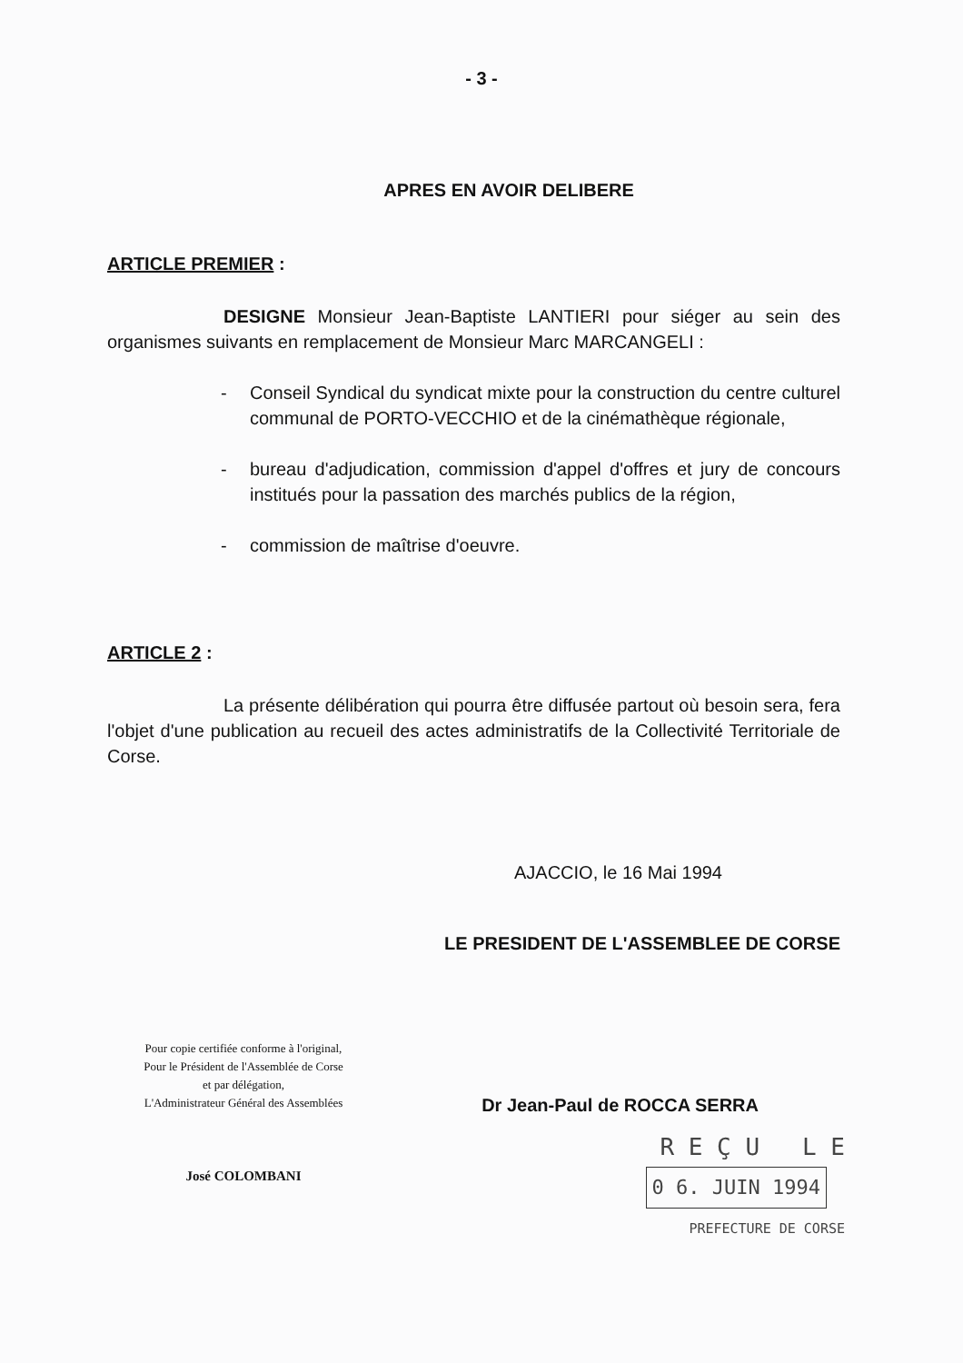- 3 -
APRES EN AVOIR DELIBERE
ARTICLE PREMIER :
DESIGNE Monsieur Jean-Baptiste LANTIERI pour siéger au sein des organismes suivants en remplacement de Monsieur Marc MARCANGELI :
- Conseil Syndical du syndicat mixte pour la construction du centre culturel communal de PORTO-VECCHIO et de la cinémathèque régionale,
- bureau d'adjudication, commission d'appel d'offres et jury de concours institués pour la passation des marchés publics de la région,
- commission de maîtrise d'oeuvre.
ARTICLE 2 :
La présente délibération qui pourra être diffusée partout où besoin sera, fera l'objet d'une publication au recueil des actes administratifs de la Collectivité Territoriale de Corse.
AJACCIO, le 16 Mai 1994
Pour copie certifiée conforme à l'original,
Pour le Président de l'Assemblée de Corse
et par délégation,
L'Administrateur Général des Assemblées
José COLOMBANI
LE PRESIDENT DE L'ASSEMBLEE DE CORSE
Dr Jean-Paul de ROCCA SERRA
R E Ç U L E
0 6. JUIN 1994
PREFECTURE DE CORSE